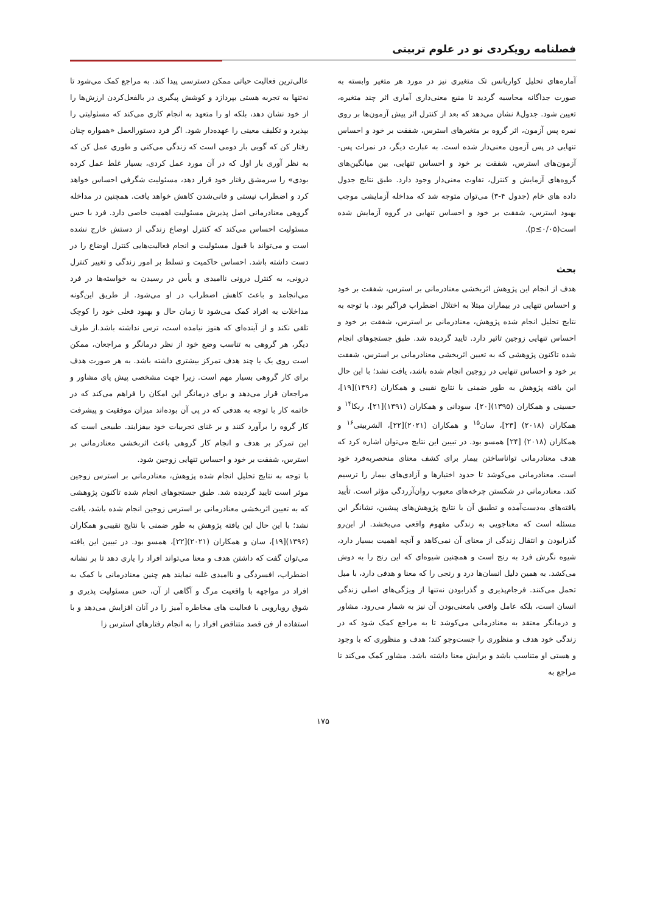فصلنامه رویکردی نو در علوم تربیتی
آماره‌های تحلیل کواریانس تک متغیری نیز در مورد هر متغیر وابسته به صورت جداگانه محاسبه گردید تا منبع معنی‌داری آماری اثر چند متغیره، تعیین شود. جدول۸ نشان می‌دهد که بعد از کنترل اثر پیش آزمون‌ها بر روی نمره پس آزمون، اثر گروه بر متغیرهای استرس، شفقت بر خود و احساس تنهایی در پس آزمون معنی‌دار شده است. به عبارت دیگر، در نمرات پس-آزمون‌های استرس، شفقت بر خود و احساس تنهایی، بین میانگین‌های گروه‌های آزمایش و کنترل، تفاوت معنی‌دار وجود دارد. طبق نتایج جدول داده های خام (جدول ۴-۳) می‌توان متوجه شد که مداخله آزمایشی موجب بهبود استرس، شفقت بر خود و احساس تنهایی در گروه آزمایش شده است(p≤۰/۰۵).
بحث
هدف از انجام این پژوهش اثربخشی معنادرمانی بر استرس، شفقت بر خود و احساس تنهایی در بیماران مبتلا به اختلال اضطراب فراگیر بود. با توجه به نتایج تحلیل انجام شده پژوهش، معنادرمانی بر استرس، شفقت بر خود و احساس تنهایی زوجین تاثیر دارد. تایید گردیده شد. طبق جستجوهای انجام شده تاکنون پژوهشی که به تعیین اثربخشی معنادرمانی بر استرس، شفقت بر خود و احساس تنهایی در زوجین انجام شده باشد، یافت نشد؛ با این حال این یافته پژوهش به طور ضمنی با نتایج نقیبی و همکاران (۱۳۹۶)[۱۹]، حسینی و همکاران (۱۳۹۵)[۲۰]، سودانی و همکاران (۱۳۹۱)[۲۱]، ربکا<sup>۱۴</sup> و همکاران (۲۰۱۸) [۲۳]، سان<sup>۱۵</sup> و همکاران (۲۰۲۱)[۲۲]، الشربینی<sup>۱۶</sup> و همکاران (۲۰۱۸) [۲۴] همسو بود. در تبیین این نتایج می‌توان اشاره کرد که هدف معنادرمانی تواناساختن بیمار برای کشف معنای منحصربه‌فرد خود است. معنادرمانی می‌کوشد تا حدود اختیارها و آزادی‌های بیمار را ترسیم کند. معنادرمانی در شکستن چرخه‌های معیوب روان‌آزردگی مؤثر است. تأیید یافته‌های به‌دست‌آمده و تطبیق آن با نتایج پژوهش‌های پیشین، نشانگر این مسئله است که معناجویی به زندگی مفهوم واقعی می‌بخشد. از این‌رو گذرابودن و انتقال زندگی از معنای آن نمی‌کاهد و آنچه اهمیت بسیار دارد، شیوه نگرش فرد به رنج است و همچنین شیوه‌ای که این رنج را به دوش می‌کشد. به همین دلیل انسان‌ها درد و رنجی را که معنا و هدفی دارد، با میل تحمل می‌کنند. فرجام‌پذیری و گذرابودن نه‌تنها از ویژگی‌های اصلی زندگی انسان است، بلکه عامل واقعی بامعنی‌بودن آن نیز به شمار می‌رود. مشاور و درمانگر معتقد به معنادرمانی می‌کوشد تا به مراجع کمک شود که در زندگی خود هدف و منظوری را جست‌وجو کند؛ هدف و منظوری که با وجود و هستی او متناسب باشد و برایش معنا داشته باشد. مشاور کمک می‌کند تا مراجع به
عالی‌ترین فعالیت حیاتی ممکن دسترسی پیدا کند. به مراجع کمک می‌شود تا نه‌تنها به تجربه هستی بپردازد و کوشش پیگیری در بالفعل‌کردن ارزش‌ها را از خود نشان دهد، بلکه او را متعهد به انجام کاری می‌کند که مسئولیتی را بپذیرد و تکلیف معینی را عهده‌دار شود. اگر فرد دستورالعمل «همواره چنان رفتار کن که گویی بار دومی است که زندگی می‌کنی و طوری عمل کن که به نظر آوری بار اول که در آن مورد عمل کردی، بسیار غلط عمل کرده بودی» را سرمشق رفتار خود قرار دهد، مسئولیت شگرفی احساس خواهد کرد و اضطراب نیستی و فانی‌شدن کاهش خواهد یافت. همچنین در مداخله گروهی معنادرمانی اصل پذیرش مسئولیت اهمیت خاصی دارد. فرد با حس مسئولیت احساس می‌کند که کنترل اوضاع زندگی از دستش خارج نشده است و می‌تواند با قبول مسئولیت و انجام فعالیت‌هایی کنترل اوضاع را در دست داشته باشد. احساس حاکمیت و تسلط بر امور زندگی و تغییر کنترل درونی، به کنترل درونی ناامیدی و یأس در رسیدن به خواسته‌ها در فرد می‌انجامد و باعث کاهش اضطراب در او می‌شود. از طریق این‌گونه مداخلات به افراد کمک می‌شود تا زمان حال و بهبود فعلی خود را کوچک تلقی نکند و از آینده‌ای که هنوز نیامده است، ترس نداشته باشد.از طرف دیگر، هر گروهی به تناسب وضع خود از نظر درمانگر و مراجعان، ممکن است روی یک یا چند هدف تمرکز بیشتری داشته باشد. به هر صورت هدف برای کار گروهی بسیار مهم است. زیرا جهت مشخصی پیش پای مشاور و مراجعان قرار می‌دهد و برای درمانگر این امکان را فراهم می‌کند که در خاتمه کار با توجه به هدفی که در پی آن بوده‌اند میزان موفقیت و پیشرفت کار گروه را برآورد کنند و بر غنای تجربیات خود بیفزایند. طبیعی است که این تمرکز بر هدف و انجام کار گروهی باعث اثربخشی معنادرمانی بر استرس، شفقت بر خود و احساس تنهایی زوجین شود.
با توجه به نتایج تحلیل انجام شده پژوهش، معنادرمانی بر استرس زوجین موثر است تایید گردیده شد. طبق جستجوهای انجام شده تاکنون پژوهشی که به تعیین اثربخشی معنادرمانی بر استرس زوجین انجام شده باشد، یافت نشد؛ با این حال این یافته پژوهش به طور ضمنی با نتایج نقیبی‌و همکاران (۱۳۹۶)[۱۹]، سان و همکاران (۲۰۲۱)[۲۲]، همسو بود. در تبیین این یافته می‌توان گفت که داشتن هدف و معنا می‌تواند افراد را یاری دهد تا بر نشانه اضطراب، افسردگی و ناامیدی غلبه نمایند هم چنین معنادرمانی با کمک به افراد در مواجهه با واقعیت مرگ و آگاهی از آن، حس مسئولیت پذیری و شوق رویارویی با فعالیت های مخاطره آمیز را در آنان افزایش می‌دهد و با استفاده از فن قصد متناقض افراد را به انجام رفتارهای استرس زا
۱۷۵